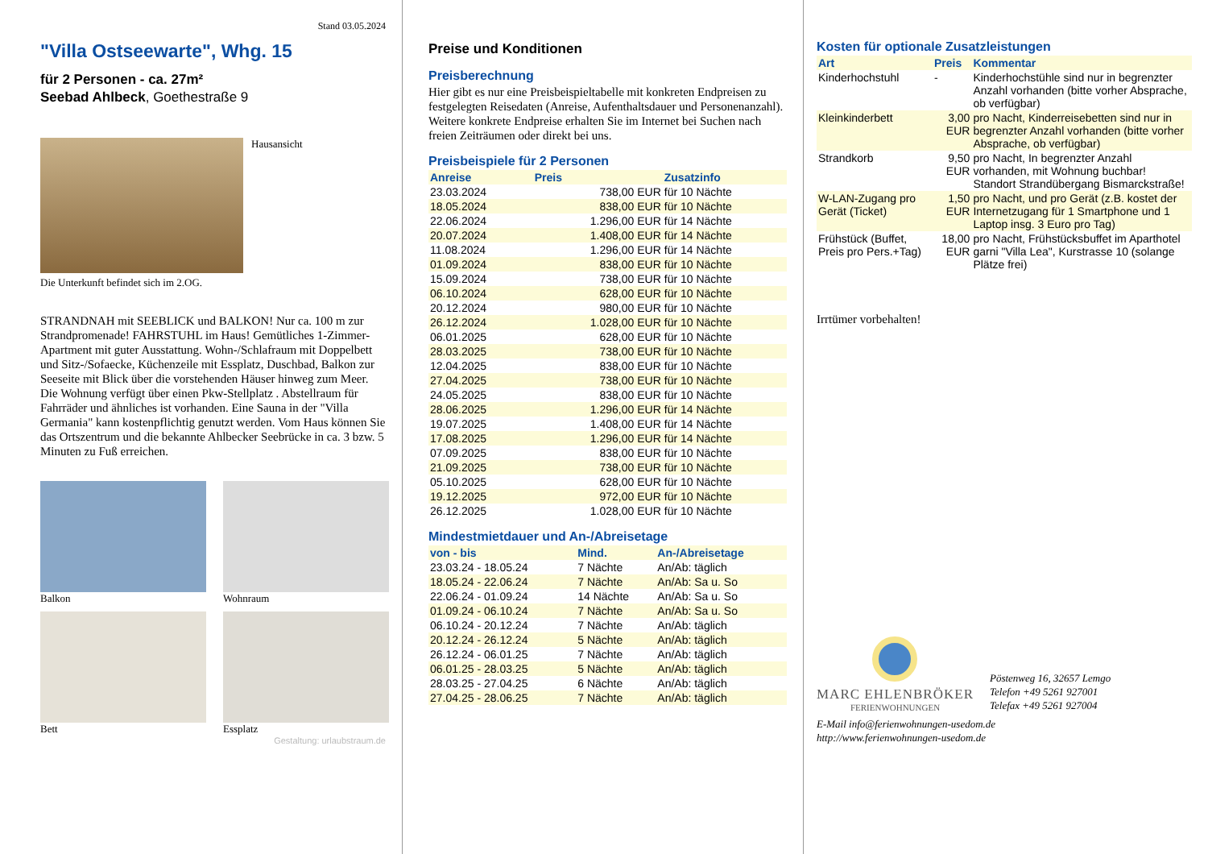Stand 03.05.2024
"Villa Ostseewarte", Whg. 15
für 2 Personen - ca. 27m²
Seebad Ahlbeck, Goethestraße 9
Hausansicht
Die Unterkunft befindet sich im 2.OG.
STRANDNAH mit SEEBLICK und BALKON! Nur ca. 100 m zur Strandpromenade! FAHRSTUHL im Haus! Gemütliches 1-Zimmer-Apartment mit guter Ausstattung. Wohn-/Schlafraum mit Doppelbett und Sitz-/Sofaecke, Küchenzeile mit Essplatz, Duschbad, Balkon zur Seeseite mit Blick über die vorstehenden Häuser hinweg zum Meer. Die Wohnung verfügt über einen Pkw-Stellplatz . Abstellraum für Fahrräder und ähnliches ist vorhanden. Eine Sauna in der "Villa Germania" kann kostenpflichtig genutzt werden. Vom Haus können Sie das Ortszentrum und die bekannte Ahlbecker Seebrücke in ca. 3 bzw. 5 Minuten zu Fuß erreichen.
Balkon
Wohnraum
Bett
Essplatz
Gestaltung: urlaubstraum.de
Preise und Konditionen
Preisberechnung
Hier gibt es nur eine Preisbeispieltabelle mit konkreten Endpreisen zu festgelegten Reisedaten (Anreise, Aufenthaltsdauer und Personenanzahl). Weitere konkrete Endpreise erhalten Sie im Internet bei Suchen nach freien Zeiträumen oder direkt bei uns.
Preisbeispiele für 2 Personen
| Anreise | Preis | Zusatzinfo |
| --- | --- | --- |
| 23.03.2024 | 738,00 EUR | für 10 Nächte |
| 18.05.2024 | 838,00 EUR | für 10 Nächte |
| 22.06.2024 | 1.296,00 EUR | für 14 Nächte |
| 20.07.2024 | 1.408,00 EUR | für 14 Nächte |
| 11.08.2024 | 1.296,00 EUR | für 14 Nächte |
| 01.09.2024 | 838,00 EUR | für 10 Nächte |
| 15.09.2024 | 738,00 EUR | für 10 Nächte |
| 06.10.2024 | 628,00 EUR | für 10 Nächte |
| 20.12.2024 | 980,00 EUR | für 10 Nächte |
| 26.12.2024 | 1.028,00 EUR | für 10 Nächte |
| 06.01.2025 | 628,00 EUR | für 10 Nächte |
| 28.03.2025 | 738,00 EUR | für 10 Nächte |
| 12.04.2025 | 838,00 EUR | für 10 Nächte |
| 27.04.2025 | 738,00 EUR | für 10 Nächte |
| 24.05.2025 | 838,00 EUR | für 10 Nächte |
| 28.06.2025 | 1.296,00 EUR | für 14 Nächte |
| 19.07.2025 | 1.408,00 EUR | für 14 Nächte |
| 17.08.2025 | 1.296,00 EUR | für 14 Nächte |
| 07.09.2025 | 838,00 EUR | für 10 Nächte |
| 21.09.2025 | 738,00 EUR | für 10 Nächte |
| 05.10.2025 | 628,00 EUR | für 10 Nächte |
| 19.12.2025 | 972,00 EUR | für 10 Nächte |
| 26.12.2025 | 1.028,00 EUR | für 10 Nächte |
Mindestmietdauer und An-/Abreisetage
| von - bis | Mind. | An-/Abreisetage |
| --- | --- | --- |
| 23.03.24 - 18.05.24 | 7 Nächte | An/Ab: täglich |
| 18.05.24 - 22.06.24 | 7 Nächte | An/Ab: Sa u. So |
| 22.06.24 - 01.09.24 | 14 Nächte | An/Ab: Sa u. So |
| 01.09.24 - 06.10.24 | 7 Nächte | An/Ab: Sa u. So |
| 06.10.24 - 20.12.24 | 7 Nächte | An/Ab: täglich |
| 20.12.24 - 26.12.24 | 5 Nächte | An/Ab: täglich |
| 26.12.24 - 06.01.25 | 7 Nächte | An/Ab: täglich |
| 06.01.25 - 28.03.25 | 5 Nächte | An/Ab: täglich |
| 28.03.25 - 27.04.25 | 6 Nächte | An/Ab: täglich |
| 27.04.25 - 28.06.25 | 7 Nächte | An/Ab: täglich |
Kosten für optionale Zusatzleistungen
| Art | Preis | Kommentar |
| --- | --- | --- |
| Kinderhochstuhl | - | Kinderhochstühle sind nur in begrenzter Anzahl vorhanden (bitte vorher Absprache, ob verfügbar) |
| Kleinkinderbett | 3,00 EUR | pro Nacht, Kinderreisebetten sind nur in begrenzter Anzahl vorhanden (bitte vorher Absprache, ob verfügbar) |
| Strandkorb | 9,50 EUR | pro Nacht, In begrenzter Anzahl vorhanden, mit Wohnung buchbar! Standort Strandübergang Bismarckstraße! |
| W-LAN-Zugang pro Gerät (Ticket) | 1,50 EUR | pro Nacht, und pro Gerät (z.B. kostet der Internetzugang für 1 Smartphone und 1 Laptop insg. 3 Euro pro Tag) |
| Frühstück (Buffet, Preis pro Pers.+Tag) | 18,00 EUR | pro Nacht, Frühstücksbuffet im Aparthotel garni "Villa Lea", Kurstrasse 10 (solange Plätze frei) |
Irrtümer vorbehalten!
MARC EHLENBRÖKER
FERIENWOHNUNGEN
Pöstenweg 16, 32657 Lemgo
Telefon +49 5261 927001
Telefax +49 5261 927004
E-Mail info@ferienwohnungen-usedom.de
http://www.ferienwohnungen-usedom.de